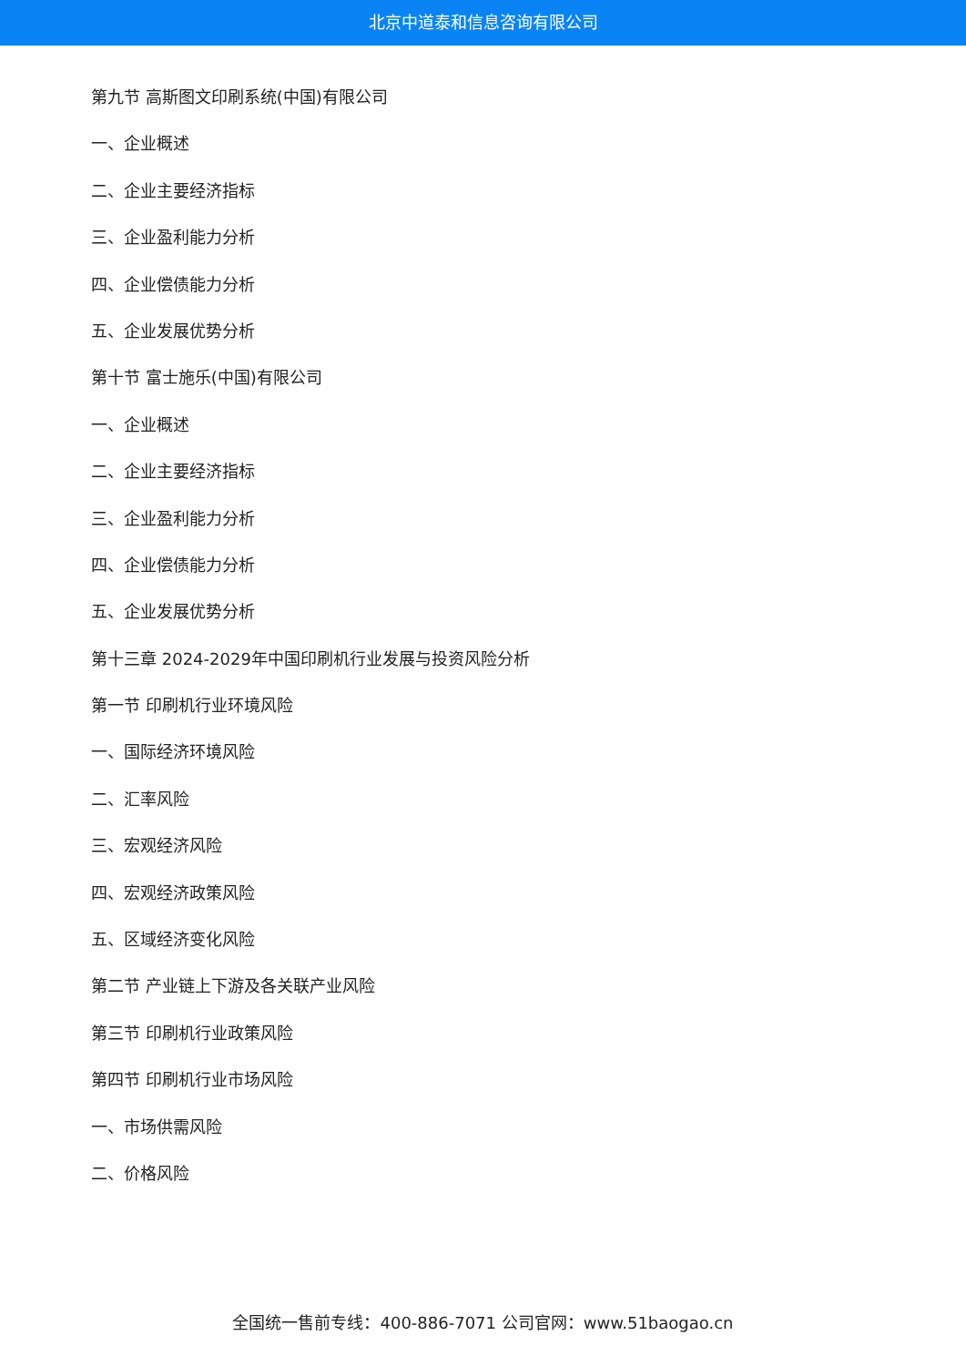北京中道泰和信息咨询有限公司
第九节 高斯图文印刷系统(中国)有限公司
一、企业概述
二、企业主要经济指标
三、企业盈利能力分析
四、企业偿债能力分析
五、企业发展优势分析
第十节 富士施乐(中国)有限公司
一、企业概述
二、企业主要经济指标
三、企业盈利能力分析
四、企业偿债能力分析
五、企业发展优势分析
第十三章 2024-2029年中国印刷机行业发展与投资风险分析
第一节 印刷机行业环境风险
一、国际经济环境风险
二、汇率风险
三、宏观经济风险
四、宏观经济政策风险
五、区域经济变化风险
第二节 产业链上下游及各关联产业风险
第三节 印刷机行业政策风险
第四节 印刷机行业市场风险
一、市场供需风险
二、价格风险
全国统一售前专线：400-886-7071 公司官网：www.51baogao.cn